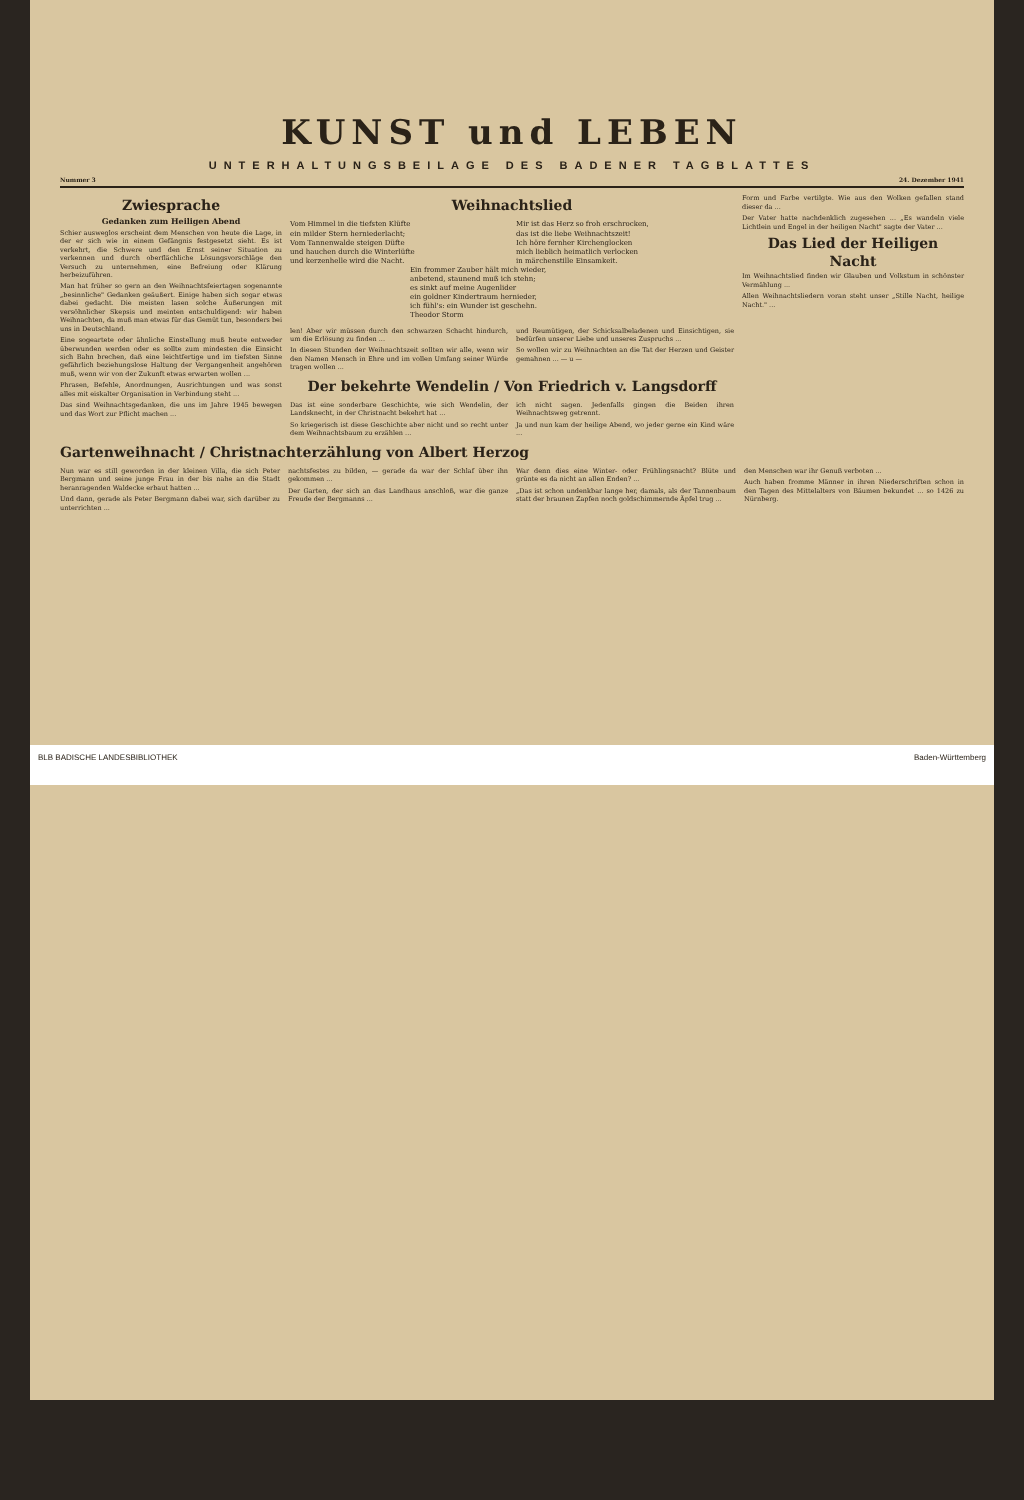KUNST und LEBEN
UNTERHALTUNGSBEILAGE DES BADENER TAGBLATTES
Nummer 3 24. Dezember 1941
Zwiesprache
Gedanken zum Heiligen Abend
Schier ausweglos erscheint dem Menschen von heute die Lage, in der er sich wie in einem Gefängnis festgesetzt sieht. Es ist verkehrt, die Schwere und den Ernst seiner Situation zu verkennen und durch oberflächliche Lösungsvorschläge den Versuch zu unternehmen, eine Befreiung oder Klärung herbeizuführen.
Man hat früher so gern an den Weihnachtsfeiertagen sogenannte „besinnliche" Gedanken geäußert. Einige haben sich sogar etwas dabei gedacht. Die meisten lasen solche Äußerungen mit versöhnlicher Skepsis und meinten entschuldigend: wir haben Weihnachten, da muß man etwas für das Gemüt tun, besonders bei uns in Deutschland.
Eine sogeartete oder ähnliche Einstellung muß heute entweder überwunden werden oder es sollte zum mindesten die Einsicht sich Bahn brechen, daß eine leichtfertige und im tiefsten Sinne gefährlich beziehungslose Haltung der Vergangenheit angehören muß, wenn wir von der Zukunft etwas erwarten wollen ...
Phrasen, Befehle, Anordnungen, Ausrichtungen und was sonst alles mit eiskalter Organisation in Verbindung steht ...
Das sind Weihnachtsgedanken, die uns im Jahre 1945 bewegen und das Wort zur Pflicht machen ...
Weihnachtslied
Vom Himmel in die tiefsten Klüfte
ein milder Stern herniederlacht;
Vom Tannenwalde steigen Düfte
und hauchen durch die Winterlüfte
und kerzenhelle wird die Nacht.
Mir ist das Herz so froh erschrocken,
das ist die liebe Weihnachtszeit!
Ich höre fernher Kirchenglocken
mich lieblich heimatlich verlocken
in märchenstille Einsamkeit.
Ein frommer Zauber hält mich wieder,
anbetend, staunend muß ich stehn;
es sinkt auf meine Augenlider
ein goldner Kindertraum hernieder,
ich fühl's: ein Wunder ist geschehn.
Theodor Storm
len! Aber wir müssen durch den schwarzen Schacht hindurch, um die Erlösung zu finden ...
In diesen Stunden der Weihnachtszeit sollten wir alle, wenn wir den Namen Mensch in Ehre und im vollen Umfang seiner Würde tragen wollen ...
und Reumütigen, der Schicksalbeladenen und Einsichtigen, sie bedürfen unserer Liebe und unseres Zuspruchs ...
So wollen wir zu Weihnachten an die Tat der Herzen und Geister gemahnen ... — u —
Der bekehrte Wendelin / Von Friedrich v. Langsdorff
Das ist eine sonderbare Geschichte, wie sich Wendelin, der Landsknecht, in der Christnacht bekehrt hat ...
So kriegerisch ist diese Geschichte aber nicht und so recht unter dem Weihnachtsbaum zu erzählen ...
ich nicht sagen. Jedenfalls gingen die Beiden ihren Weihnachtsweg getrennt.
Ja und nun kam der heilige Abend, wo jeder gerne ein Kind wäre ...
Form und Farbe vertilgte. Wie aus den Wolken gefallen stand dieser da ...
Der Vater hatte nachdenklich zugesehen ... „Es wandeln viele Lichtlein und Engel in der heiligen Nacht" sagte der Vater ...
Das Lied der Heiligen Nacht
Im Weihnachtslied finden wir Glauben und Volkstum in schönster Vermählung ...
Allen Weihnachtsliedern voran steht unser „Stille Nacht, heilige Nacht." ...
Gartenweihnacht / Christnachterzählung von Albert Herzog
Nun war es still geworden in der kleinen Villa, die sich Peter Bergmann und seine junge Frau in der bis nahe an die Stadt heranragenden Waldecke erbaut hatten ...
Und dann, gerade als Peter Bergmann dabei war, sich darüber zu unterrichten ...
nachtsfestes zu bilden, — gerade da war der Schlaf über ihn gekommen ...
Der Garten, der sich an das Landhaus anschloß, war die ganze Freude der Bergmanns ...
War denn dies eine Winter- oder Frühlingsnacht? Blüte und grünte es da nicht an allen Enden? ...
„Das ist schon undenkbar lange her, damals, als der Tannenbaum statt der braunen Zapfen noch goldschimmernde Äpfel trug ...
den Menschen war ihr Genuß verboten ...
Auch haben fromme Männer in ihren Niederschriften schon in den Tagen des Mittelalters von Bäumen bekundet ... so 1426 zu Nürnberg.
BLB BADISCHE LANDESBIBLIOTHEK Baden-Württemberg